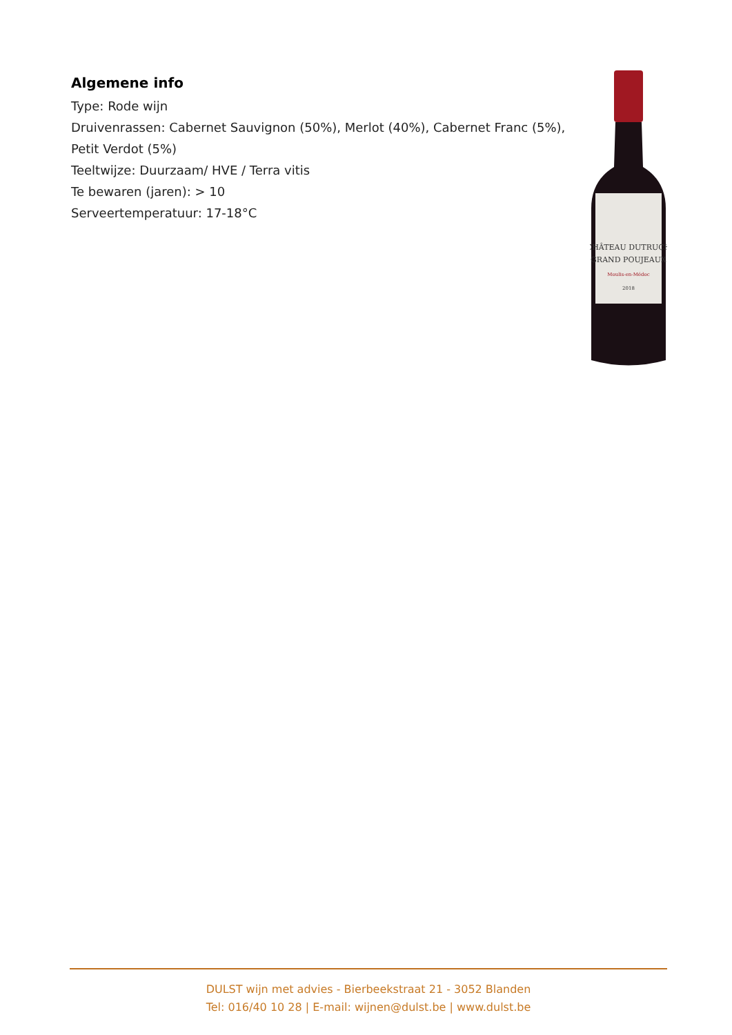Algemene info
Type: Rode wijn
Druivenrassen: Cabernet Sauvignon (50%), Merlot (40%), Cabernet Franc (5%), Petit Verdot (5%)
Teeltwijze: Duurzaam/ HVE / Terra vitis
Te bewaren (jaren): > 10
Serveertemperatuur: 17-18°C
CHÂTEAU DUTRUCH
GRAND POUJEAUX
Moulis-en-Médoc
2018
DULST wijn met advies - Bierbeekstraat 21 - 3052 Blanden
Tel: 016/40 10 28 | E-mail: wijnen@dulst.be | www.dulst.be